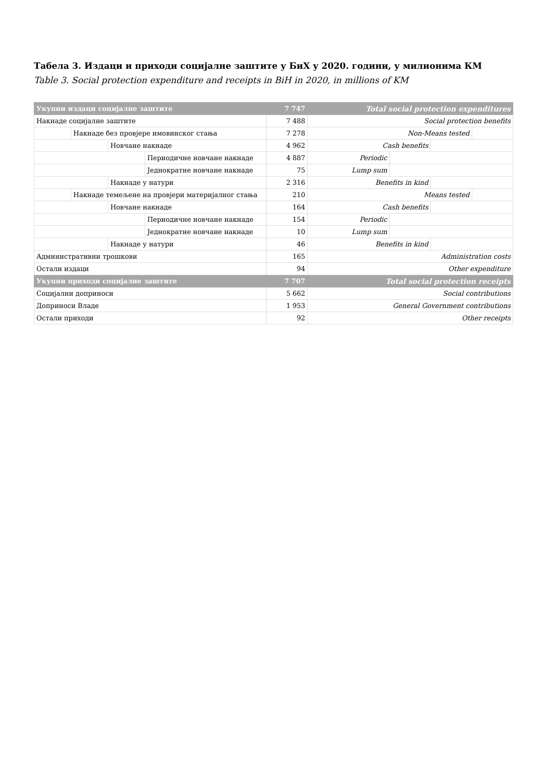Табела 3. Издаци и приходи социјалне заштите у БиХ у 2020. години, у милионима КМ
Table 3. Social protection expenditure and receipts in BiH in 2020, in millions of KM
| Укупни издаци социјалне заштите | | | | 7 747 | Total social protection expenditures | | | |
| Накнаде социјалне заштите | | | | 7 488 | Social protection benefits | | | |
| | Накнаде без провјере имовинског стања | | | 7 278 | Non-Means tested | | | |
| | | Новчане накнаде | | 4 962 | Cash benefits | | | |
| | | | Периодичне новчане накнаде | 4 887 | Periodic | | | |
| | | | Једнократне новчане накнаде | 75 | Lump sum | | | |
| | | Накнаде у натури | | 2 316 | Benefits in kind | | | |
| | Накнаде темељене на провјери материјалног стања | | | 210 | Means tested | | | |
| | | Новчане накнаде | | 164 | Cash benefits | | | |
| | | | Периодичне новчане накнаде | 154 | Periodic | | | |
| | | | Једнократне новчане накнаде | 10 | Lump sum | | | |
| | | Накнаде у натури | | 46 | Benefits in kind | | | |
| Административни трошкови | | | | 165 | Administration costs | | | |
| Остали издаци | | | | 94 | Other expenditure | | | |
| Укупни приходи социјалне заштите | | | | 7 707 | Total social protection receipts | | | |
| Социјални доприноси | | | | 5 662 | Social contributions | | | |
| Доприноси Владе | | | | 1 953 | General Government contributions | | | |
| Остали приходи | | | | 92 | Other receipts | | | |